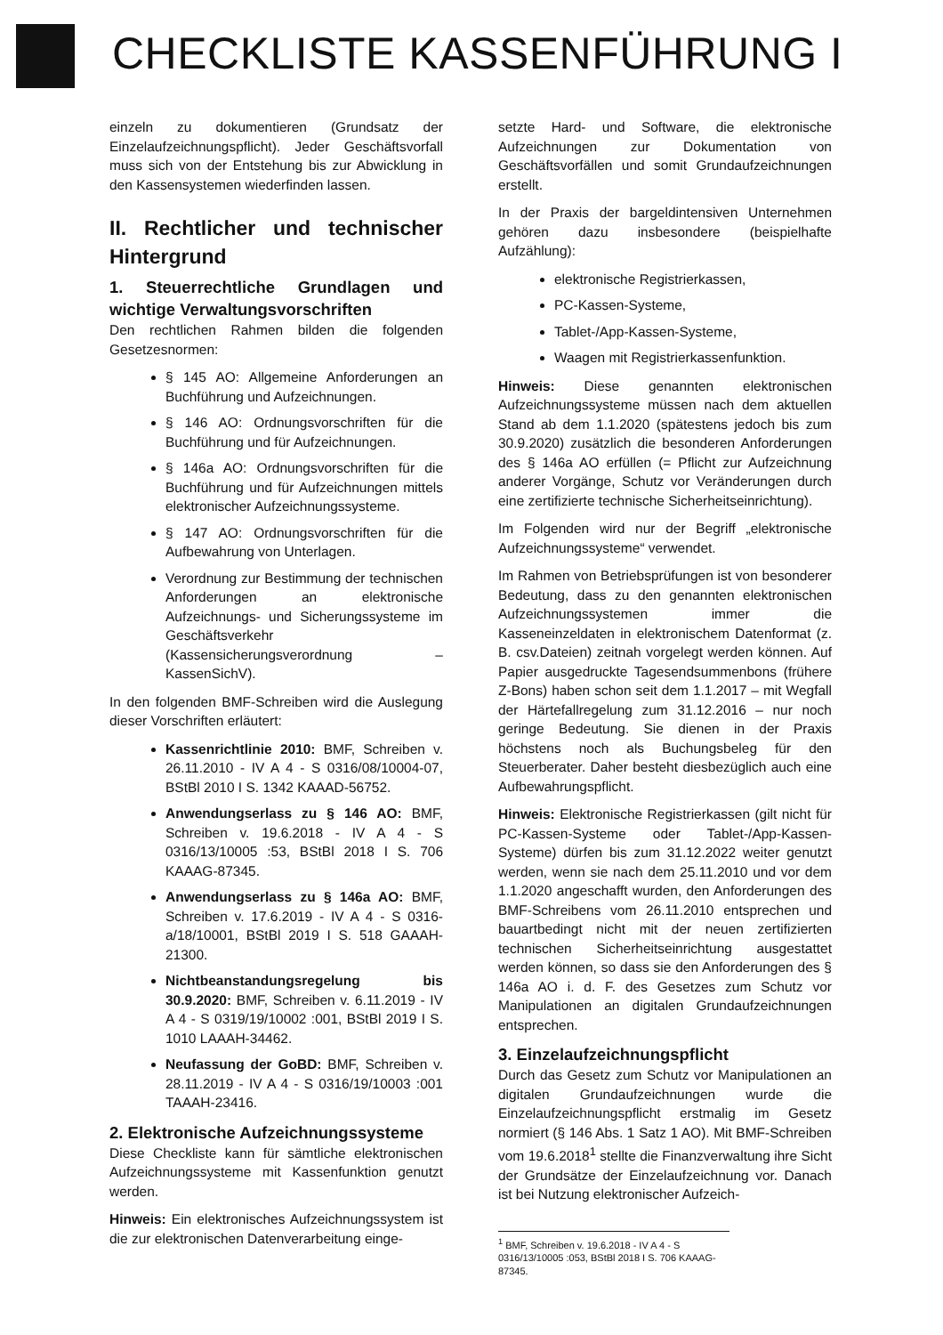CHECKLISTE KASSENFÜHRUNG I
einzeln zu dokumentieren (Grundsatz der Einzelaufzeichnungspflicht). Jeder Geschäftsvorfall muss sich von der Entstehung bis zur Abwicklung in den Kassensystemen wiederfinden lassen.
II. Rechtlicher und technischer Hintergrund
1. Steuerrechtliche Grundlagen und wichtige Verwaltungsvorschriften
Den rechtlichen Rahmen bilden die folgenden Gesetzesnormen:
§ 145 AO: Allgemeine Anforderungen an Buchführung und Aufzeichnungen.
§ 146 AO: Ordnungsvorschriften für die Buchführung und für Aufzeichnungen.
§ 146a AO: Ordnungsvorschriften für die Buchführung und für Aufzeichnungen mittels elektronischer Aufzeichnungssysteme.
§ 147 AO: Ordnungsvorschriften für die Aufbewahrung von Unterlagen.
Verordnung zur Bestimmung der technischen Anforderungen an elektronische Aufzeichnungs- und Sicherungssysteme im Geschäftsverkehr (Kassensicherungsverordnung – KassenSichV).
In den folgenden BMF-Schreiben wird die Auslegung dieser Vorschriften erläutert:
Kassenrichtlinie 2010: BMF, Schreiben v. 26.11.2010 - IV A 4 - S 0316/08/10004-07, BStBl 2010 I S. 1342 KAAAD-56752.
Anwendungserlass zu § 146 AO: BMF, Schreiben v. 19.6.2018 - IV A 4 - S 0316/13/10005 :53, BStBl 2018 I S. 706 KAAAG-87345.
Anwendungserlass zu § 146a AO: BMF, Schreiben v. 17.6.2019 - IV A 4 - S 0316-a/18/10001, BStBl 2019 I S. 518 GAAAH-21300.
Nichtbeanstandungsregelung bis 30.9.2020: BMF, Schreiben v. 6.11.2019 - IV A 4 - S 0319/19/10002 :001, BStBl 2019 I S. 1010 LAAAH-34462.
Neufassung der GoBD: BMF, Schreiben v. 28.11.2019 - IV A 4 - S 0316/19/10003 :001 TAAAH-23416.
2. Elektronische Aufzeichnungssysteme
Diese Checkliste kann für sämtliche elektronischen Aufzeichnungssysteme mit Kassenfunktion genutzt werden.
Hinweis: Ein elektronisches Aufzeichnungssystem ist die zur elektronischen Datenverarbeitung einge-
setzte Hard- und Software, die elektronische Aufzeichnungen zur Dokumentation von Geschäftsvorfällen und somit Grundaufzeichnungen erstellt.
In der Praxis der bargeldintensiven Unternehmen gehören dazu insbesondere (beispielhafte Aufzählung):
elektronische Registrierkassen,
PC-Kassen-Systeme,
Tablet-/App-Kassen-Systeme,
Waagen mit Registrierkassenfunktion.
Hinweis: Diese genannten elektronischen Aufzeichnungssysteme müssen nach dem aktuellen Stand ab dem 1.1.2020 (spätestens jedoch bis zum 30.9.2020) zusätzlich die besonderen Anforderungen des § 146a AO erfüllen (= Pflicht zur Aufzeichnung anderer Vorgänge, Schutz vor Veränderungen durch eine zertifizierte technische Sicherheitseinrichtung).
Im Folgenden wird nur der Begriff „elektronische Aufzeichnungssysteme“ verwendet.
Im Rahmen von Betriebsprüfungen ist von besonderer Bedeutung, dass zu den genannten elektronischen Aufzeichnungssystemen immer die Kasseneinzeldaten in elektronischem Datenformat (z. B. csv.Dateien) zeitnah vorgelegt werden können. Auf Papier ausgedruckte Tagesendsummenbons (frühere Z-Bons) haben schon seit dem 1.1.2017 – mit Wegfall der Härtefallregelung zum 31.12.2016 – nur noch geringe Bedeutung. Sie dienen in der Praxis höchstens noch als Buchungsbeleg für den Steuerberater. Daher besteht diesbezüglich auch eine Aufbewahrungspflicht.
Hinweis: Elektronische Registrierkassen (gilt nicht für PC-Kassen-Systeme oder Tablet-/App-Kassen-Systeme) dürfen bis zum 31.12.2022 weiter genutzt werden, wenn sie nach dem 25.11.2010 und vor dem 1.1.2020 angeschafft wurden, den Anforderungen des BMF-Schreibens vom 26.11.2010 entsprechen und bauartbedingt nicht mit der neuen zertifizierten technischen Sicherheitseinrichtung ausgestattet werden können, so dass sie den Anforderungen des § 146a AO i. d. F. des Gesetzes zum Schutz vor Manipulationen an digitalen Grundaufzeichnungen entsprechen.
3. Einzelaufzeichnungspflicht
Durch das Gesetz zum Schutz vor Manipulationen an digitalen Grundaufzeichnungen wurde die Einzelaufzeichnungspflicht erstmalig im Gesetz normiert (§ 146 Abs. 1 Satz 1 AO). Mit BMF-Schreiben vom 19.6.2018<sup>1</sup> stellte die Finanzverwaltung ihre Sicht der Grundsätze der Einzelaufzeichnung vor. Danach ist bei Nutzung elektronischer Aufzeich-
<sup>1</sup> BMF, Schreiben v. 19.6.2018 - IV A 4 - S 0316/13/10005 :053, BStBl 2018 I S. 706 KAAAG-87345.